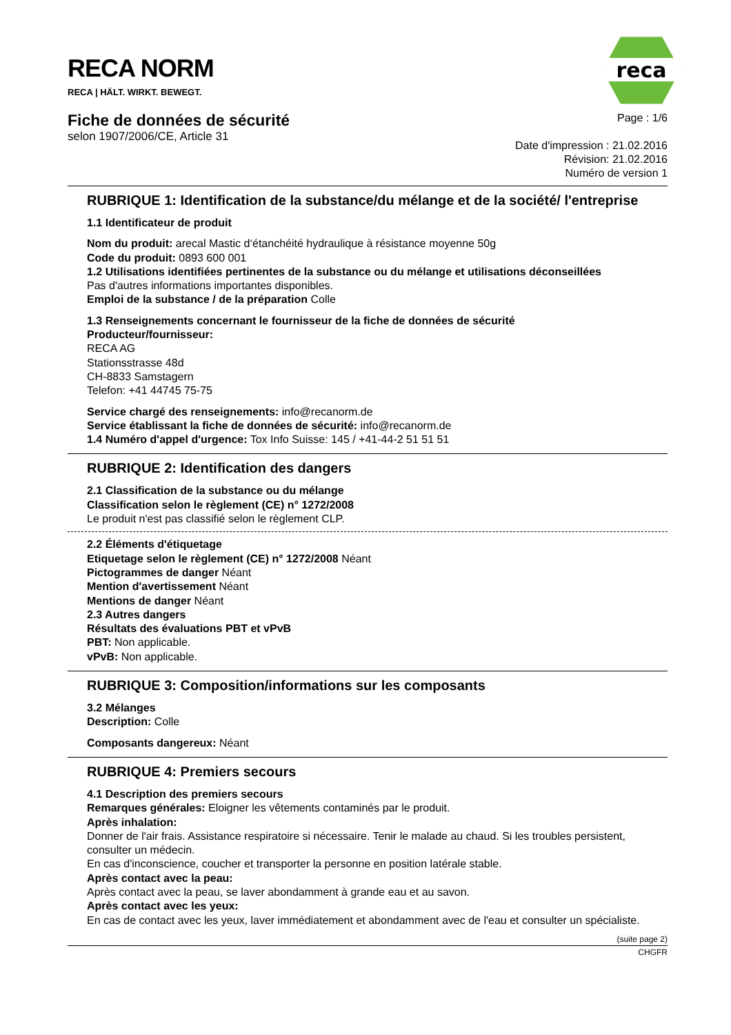reca
RECA NORM
RECA | HÄLT. WIRKT. BEWEGT.
Fiche de données de sécurité
selon 1907/2006/CE, Article 31
Page : 1/6
Date d'impression : 21.02.2016
Révision: 21.02.2016
Numéro de version 1
RUBRIQUE 1: Identification de la substance/du mélange et de la société/ l'entreprise
1.1 Identificateur de produit
Nom du produit: arecal Mastic d‘étanchéité hydraulique à résistance moyenne 50g
Code du produit: 0893 600 001
1.2 Utilisations identifiées pertinentes de la substance ou du mélange et utilisations déconseillées
Pas d'autres informations importantes disponibles.
Emploi de la substance / de la préparation Colle
1.3 Renseignements concernant le fournisseur de la fiche de données de sécurité
Producteur/fournisseur:
RECA AG
Stationsstrasse 48d
CH-8833 Samstagern
Telefon: +41 44745 75-75
Service chargé des renseignements: info@recanorm.de
Service établissant la fiche de données de sécurité: info@recanorm.de
1.4 Numéro d'appel d'urgence: Tox Info Suisse: 145 / +41-44-2 51 51 51
RUBRIQUE 2: Identification des dangers
2.1 Classification de la substance ou du mélange
Classification selon le règlement (CE) n° 1272/2008
Le produit n'est pas classifié selon le règlement CLP.
2.2 Éléments d'étiquetage
Etiquetage selon le règlement (CE) n° 1272/2008 Néant
Pictogrammes de danger Néant
Mention d'avertissement Néant
Mentions de danger Néant
2.3 Autres dangers
Résultats des évaluations PBT et vPvB
PBT: Non applicable.
vPvB: Non applicable.
RUBRIQUE 3: Composition/informations sur les composants
3.2 Mélanges
Description: Colle
Composants dangereux: Néant
RUBRIQUE 4: Premiers secours
4.1 Description des premiers secours
Remarques générales: Eloigner les vêtements contaminés par le produit.
Après inhalation:
Donner de l'air frais. Assistance respiratoire si nécessaire. Tenir le malade au chaud. Si les troubles persistent, consulter un médecin.
En cas d'inconscience, coucher et transporter la personne en position latérale stable.
Après contact avec la peau:
Après contact avec la peau, se laver abondamment à grande eau et au savon.
Après contact avec les yeux:
En cas de contact avec les yeux, laver immédiatement et abondamment avec de l'eau et consulter un spécialiste.
(suite page 2)
CHGFR